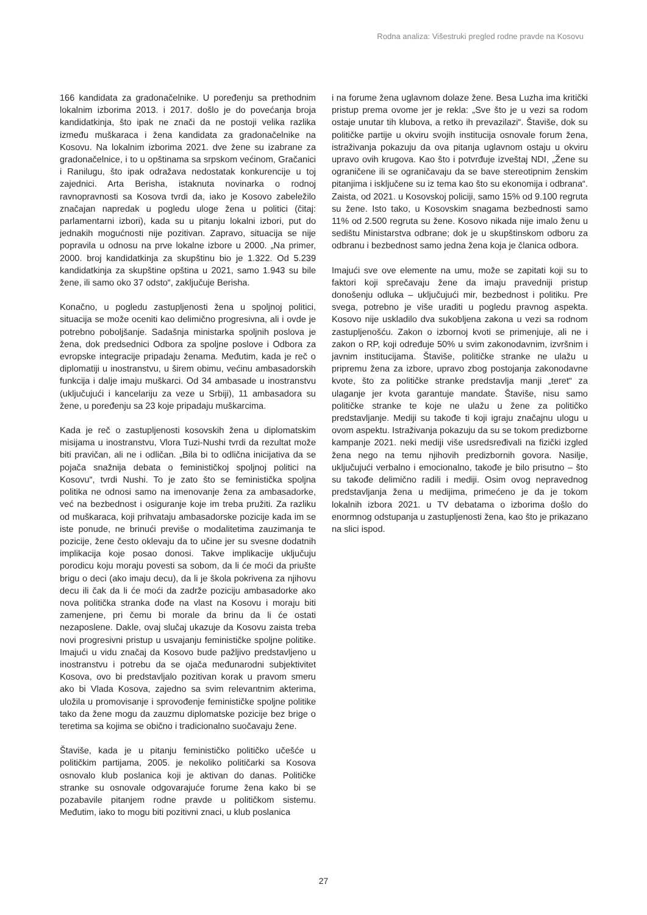Rodna analiza: Višestruki pregled rodne pravde na Kosovu
166 kandidata za gradonačelnike. U poređenju sa prethodnim lokalnim izborima 2013. i 2017. došlo je do povećanja broja kandidatkinja, što ipak ne znači da ne postoji velika razlika između muškaraca i žena kandidata za gradonačelnike na Kosovu. Na lokalnim izborima 2021. dve žene su izabrane za gradonačelnice, i to u opštinama sa srpskom većinom, Gračanici i Ranilugu, što ipak odražava nedostatak konkurencije u toj zajednici. Arta Berisha, istaknuta novinarka o rodnoj ravnopravnosti sa Kosova tvrdi da, iako je Kosovo zabeležilo značajan napredak u pogledu uloge žena u politici (čitaj: parlamentarni izbori), kada su u pitanju lokalni izbori, put do jednakih mogućnosti nije pozitivan. Zapravo, situacija se nije popravila u odnosu na prve lokalne izbore u 2000. „Na primer, 2000. broj kandidatkinja za skupštinu bio je 1.322. Od 5.239 kandidatkinja za skupštine opština u 2021, samo 1.943 su bile žene, ili samo oko 37 odsto“, zaključuje Berisha.
Konačno, u pogledu zastupljenosti žena u spoljnoj politici, situacija se može oceniti kao delimično progresivna, ali i ovde je potrebno poboljšanje. Sadašnja ministarka spoljnih poslova je žena, dok predsednici Odbora za spoljne poslove i Odbora za evropske integracije pripadaju ženama. Međutim, kada je reč o diplomatiji u inostranstvu, u širem obimu, većinu ambasadorskih funkcija i dalje imaju muškarci. Od 34 ambasade u inostranstvu (uključujući i kancelariju za veze u Srbiji), 11 ambasadora su žene, u poređenju sa 23 koje pripadaju muškarcima.
Kada je reč o zastupljenosti kosovskih žena u diplomatskim misijama u inostranstvu, Vlora Tuzi-Nushi tvrdi da rezultat može biti pravičan, ali ne i odličan. „Bila bi to odlična inicijativa da se pojača snažnija debata o feminističkoj spoljnoj politici na Kosovu“, tvrdi Nushi. To je zato što se feministička spoljna politika ne odnosi samo na imenovanje žena za ambasadorke, već na bezbednost i osiguranje koje im treba pružiti. Za razliku od muškaraca, koji prihvataju ambasadorske pozicije kada im se iste ponude, ne brinući previše o modalitetima zauzimanja te pozicije, žene često oklevaju da to učine jer su svesne dodatnih implikacija koje posao donosi. Takve implikacije uključuju porodicu koju moraju povesti sa sobom, da li će moći da priušte brigu o deci (ako imaju decu), da li je škola pokrivena za njihovu decu ili čak da li će moći da zadrže poziciju ambasadorke ako nova politička stranka dođe na vlast na Kosovu i moraju biti zamenjene, pri čemu bi morale da brinu da li će ostati nezaposlene. Dakle, ovaj slučaj ukazuje da Kosovu zaista treba novi progresivni pristup u usvajanju feminističke spoljne politike. Imajući u vidu značaj da Kosovo bude pažljivo predstavljeno u inostranstvu i potrebu da se ojača međunarodni subjektivitet Kosova, ovo bi predstavljalo pozitivan korak u pravom smeru ako bi Vlada Kosova, zajedno sa svim relevantnim akterima, uložila u promovisanje i sprovođenje feminističke spoljne politike tako da žene mogu da zauzmu diplomatske pozicije bez brige o teretima sa kojima se obično i tradicionalno suočavaju žene.
Štaviše, kada je u pitanju feminističko političko učešće u političkim partijama, 2005. je nekoliko političarki sa Kosova osnovalo klub poslanica koji je aktivan do danas. Političke stranke su osnovale odgovarajuće forume žena kako bi se pozabavile pitanjem rodne pravde u političkom sistemu. Međutim, iako to mogu biti pozitivni znaci, u klub poslanica
i na forume žena uglavnom dolaze žene. Besa Luzha ima kritički pristup prema ovome jer je rekla: „Sve što je u vezi sa rodom ostaje unutar tih klubova, a retko ih prevazilazi“. Štaviše, dok su političke partije u okviru svojih institucija osnovale forum žena, istraživanja pokazuju da ova pitanja uglavnom ostaju u okviru upravo ovih krugova. Kao što i potvrđuje izveštaj NDI, „Žene su ograničene ili se ograničavaju da se bave stereotipnim ženskim pitanjima i isključene su iz tema kao što su ekonomija i odbrana“. Zaista, od 2021. u Kosovskoj policiji, samo 15% od 9.100 regruta su žene. Isto tako, u Kosovskim snagama bezbednosti samo 11% od 2.500 regruta su žene. Kosovo nikada nije imalo ženu u sedištu Ministarstva odbrane; dok je u skupštinskom odboru za odbranu i bezbednost samo jedna žena koja je članica odbora.
Imajući sve ove elemente na umu, može se zapitati koji su to faktori koji sprečavaju žene da imaju pravedniji pristup donošenju odluka – uključujući mir, bezbednost i politiku. Pre svega, potrebno je više uraditi u pogledu pravnog aspekta. Kosovo nije uskladilo dva sukobljena zakona u vezi sa rodnom zastupljenošću. Zakon o izbornoj kvoti se primenjuje, ali ne i zakon o RP, koji određuje 50% u svim zakonodavnim, izvršnim i javnim institucijama. Štaviše, političke stranke ne ulažu u pripremu žena za izbore, upravo zbog postojanja zakonodavne kvote, što za političke stranke predstavlja manji „teret“ za ulaganje jer kvota garantuje mandate. Štaviše, nisu samo političke stranke te koje ne ulažu u žene za političko predstavljanje. Mediji su takođe ti koji igraju značajnu ulogu u ovom aspektu. Istraživanja pokazuju da su se tokom predizborne kampanje 2021. neki mediji više usredsređivali na fizički izgled žena nego na temu njihovih predizbornih govora. Nasilje, uključujući verbalno i emocionalno, takođe je bilo prisutno – što su takođe delimično radili i mediji. Osim ovog nepravednog predstavljanja žena u medijima, primećeno je da je tokom lokalnih izbora 2021. u TV debatama o izborima došlo do enormnog odstupanja u zastupljenosti žena, kao što je prikazano na slici ispod.
27